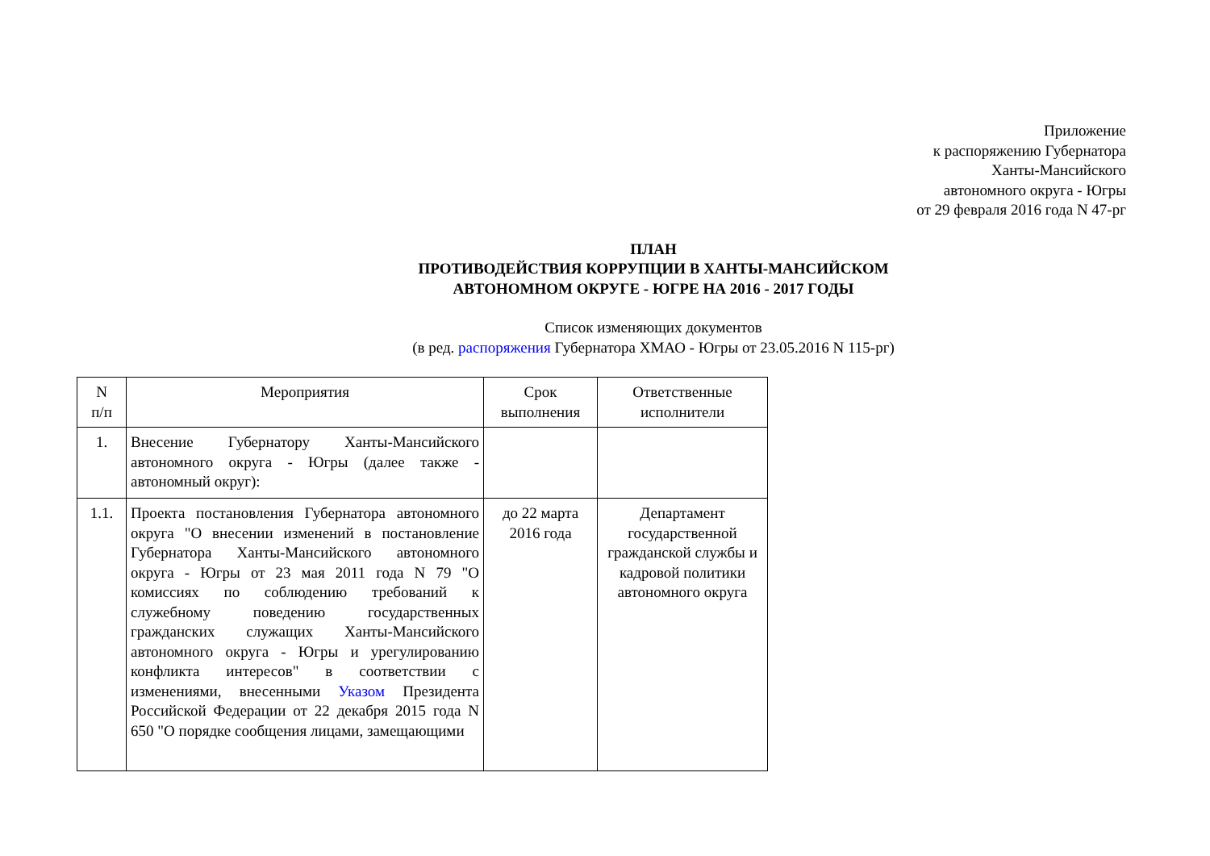Приложение
к распоряжению Губернатора
Ханты-Мансийского
автономного округа - Югры
от 29 февраля 2016 года N 47-рг
ПЛАН
ПРОТИВОДЕЙСТВИЯ КОРРУПЦИИ В ХАНТЫ-МАНСИЙСКОМ
АВТОНОМНОМ ОКРУГЕ - ЮГРЕ НА 2016 - 2017 ГОДЫ
Список изменяющих документов
(в ред. распоряжения Губернатора ХМАО - Югры от 23.05.2016 N 115-рг)
| N п/п | Мероприятия | Срок выполнения | Ответственные исполнители |
| --- | --- | --- | --- |
| 1. | Внесение Губернатору Ханты-Мансийского автономного округа - Югры (далее также - автономный округ): | | |
| 1.1. | Проекта постановления Губернатора автономного округа "О внесении изменений в постановление Губернатора Ханты-Мансийского автономного округа - Югры от 23 мая 2011 года N 79 "О комиссиях по соблюдению требований к служебному поведению государственных гражданских служащих Ханты-Мансийского автономного округа - Югры и урегулированию конфликта интересов" в соответствии с изменениями, внесенными Указом Президента Российской Федерации от 22 декабря 2015 года N 650 "О порядке сообщения лицами, замещающими | до 22 марта 2016 года | Департамент государственной гражданской службы и кадровой политики автономного округа |